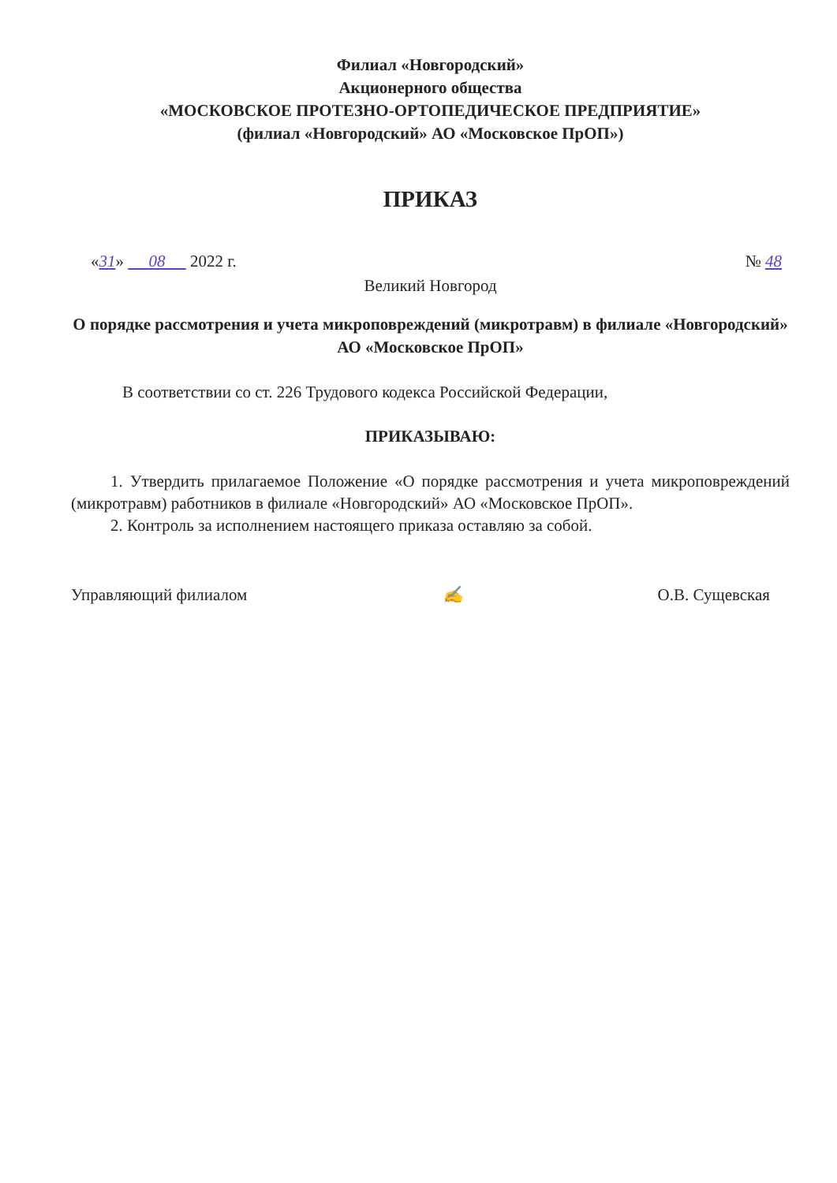Филиал «Новгородский»
Акционерного общества
«МОСКОВСКОЕ ПРОТЕЗНО-ОРТОПЕДИЧЕСКОЕ ПРЕДПРИЯТИЕ»
(филиал «Новгородский» АО «Московское ПрОП»)
ПРИКАЗ
«31» 08 2022 г. № 48
Великий Новгород
О порядке рассмотрения и учета микроповреждений (микротравм) в филиале «Новгородский» АО «Московское ПрОП»
В соответствии со ст. 226 Трудового кодекса Российской Федерации,
ПРИКАЗЫВАЮ:
1. Утвердить прилагаемое Положение «О порядке рассмотрения и учета микроповреждений (микротравм) работников в филиале «Новгородский» АО «Московское ПрОП».
2. Контроль за исполнением настоящего приказа оставляю за собой.
Управляющий филиалом ✍ О.В. Сущевская